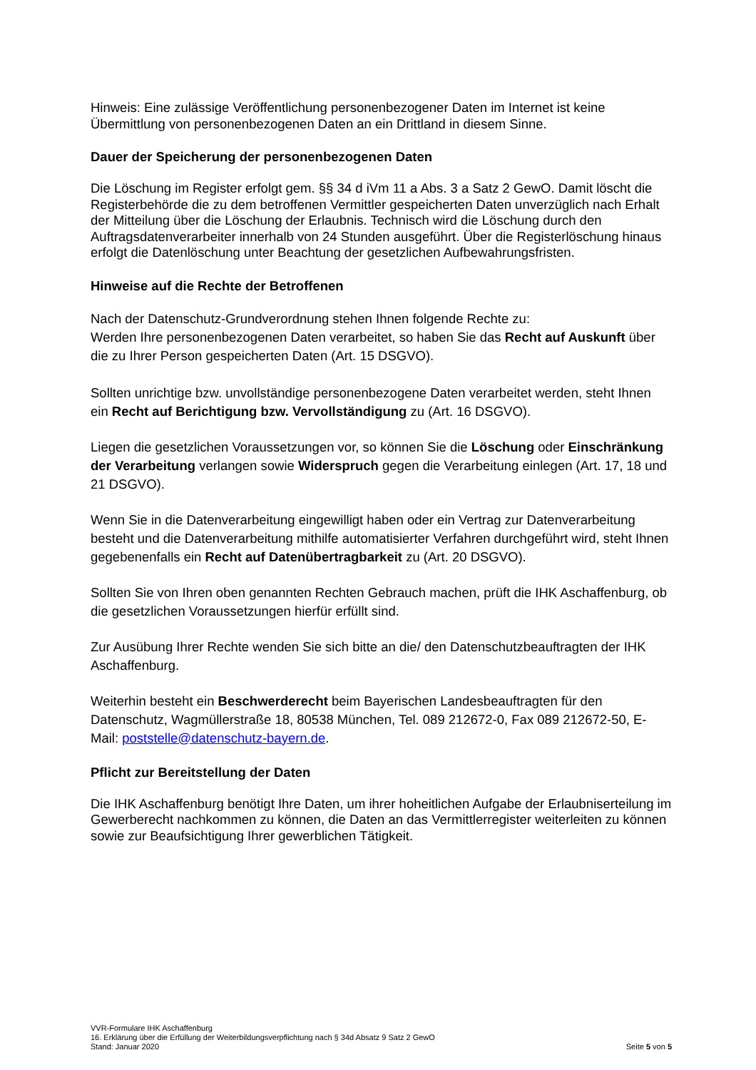Hinweis: Eine zulässige Veröffentlichung personenbezogener Daten im Internet ist keine Übermittlung von personenbezogenen Daten an ein Drittland in diesem Sinne.
Dauer der Speicherung der personenbezogenen Daten
Die Löschung im Register erfolgt gem. §§ 34 d iVm 11 a Abs. 3 a Satz 2 GewO. Damit löscht die Registerbehörde die zu dem betroffenen Vermittler gespeicherten Daten unverzüglich nach Erhalt der Mitteilung über die Löschung der Erlaubnis. Technisch wird die Löschung durch den Auftragsdatenverarbeiter innerhalb von 24 Stunden ausgeführt. Über die Registerlöschung hinaus erfolgt die Datenlöschung unter Beachtung der gesetzlichen Aufbewahrungsfristen.
Hinweise auf die Rechte der Betroffenen
Nach der Datenschutz-Grundverordnung stehen Ihnen folgende Rechte zu:
Werden Ihre personenbezogenen Daten verarbeitet, so haben Sie das Recht auf Auskunft über die zu Ihrer Person gespeicherten Daten (Art. 15 DSGVO).
Sollten unrichtige bzw. unvollständige personenbezogene Daten verarbeitet werden, steht Ihnen ein Recht auf Berichtigung bzw. Vervollständigung zu (Art. 16 DSGVO).
Liegen die gesetzlichen Voraussetzungen vor, so können Sie die Löschung oder Einschränkung der Verarbeitung verlangen sowie Widerspruch gegen die Verarbeitung einlegen (Art. 17, 18 und 21 DSGVO).
Wenn Sie in die Datenverarbeitung eingewilligt haben oder ein Vertrag zur Datenverarbeitung besteht und die Datenverarbeitung mithilfe automatisierter Verfahren durchgeführt wird, steht Ihnen gegebenenfalls ein Recht auf Datenübertragbarkeit zu (Art. 20 DSGVO).
Sollten Sie von Ihren oben genannten Rechten Gebrauch machen, prüft die IHK Aschaffenburg, ob die gesetzlichen Voraussetzungen hierfür erfüllt sind.
Zur Ausübung Ihrer Rechte wenden Sie sich bitte an die/ den Datenschutzbeauftragten der IHK Aschaffenburg.
Weiterhin besteht ein Beschwerderecht beim Bayerischen Landesbeauftragten für den Datenschutz, Wagmüllerstraße 18, 80538 München, Tel. 089 212672-0, Fax 089 212672-50, E-Mail: poststelle@datenschutz-bayern.de.
Pflicht zur Bereitstellung der Daten
Die IHK Aschaffenburg benötigt Ihre Daten, um ihrer hoheitlichen Aufgabe der Erlaubniserteilung im Gewerberecht nachkommen zu können, die Daten an das Vermittlerregister weiterleiten zu können sowie zur Beaufsichtigung Ihrer gewerblichen Tätigkeit.
VVR-Formulare IHK Aschaffenburg
16. Erklärung über die Erfüllung der Weiterbildungsverpflichtung nach § 34d Absatz 9 Satz 2 GewO
Stand: Januar 2020 Seite 5 von 5